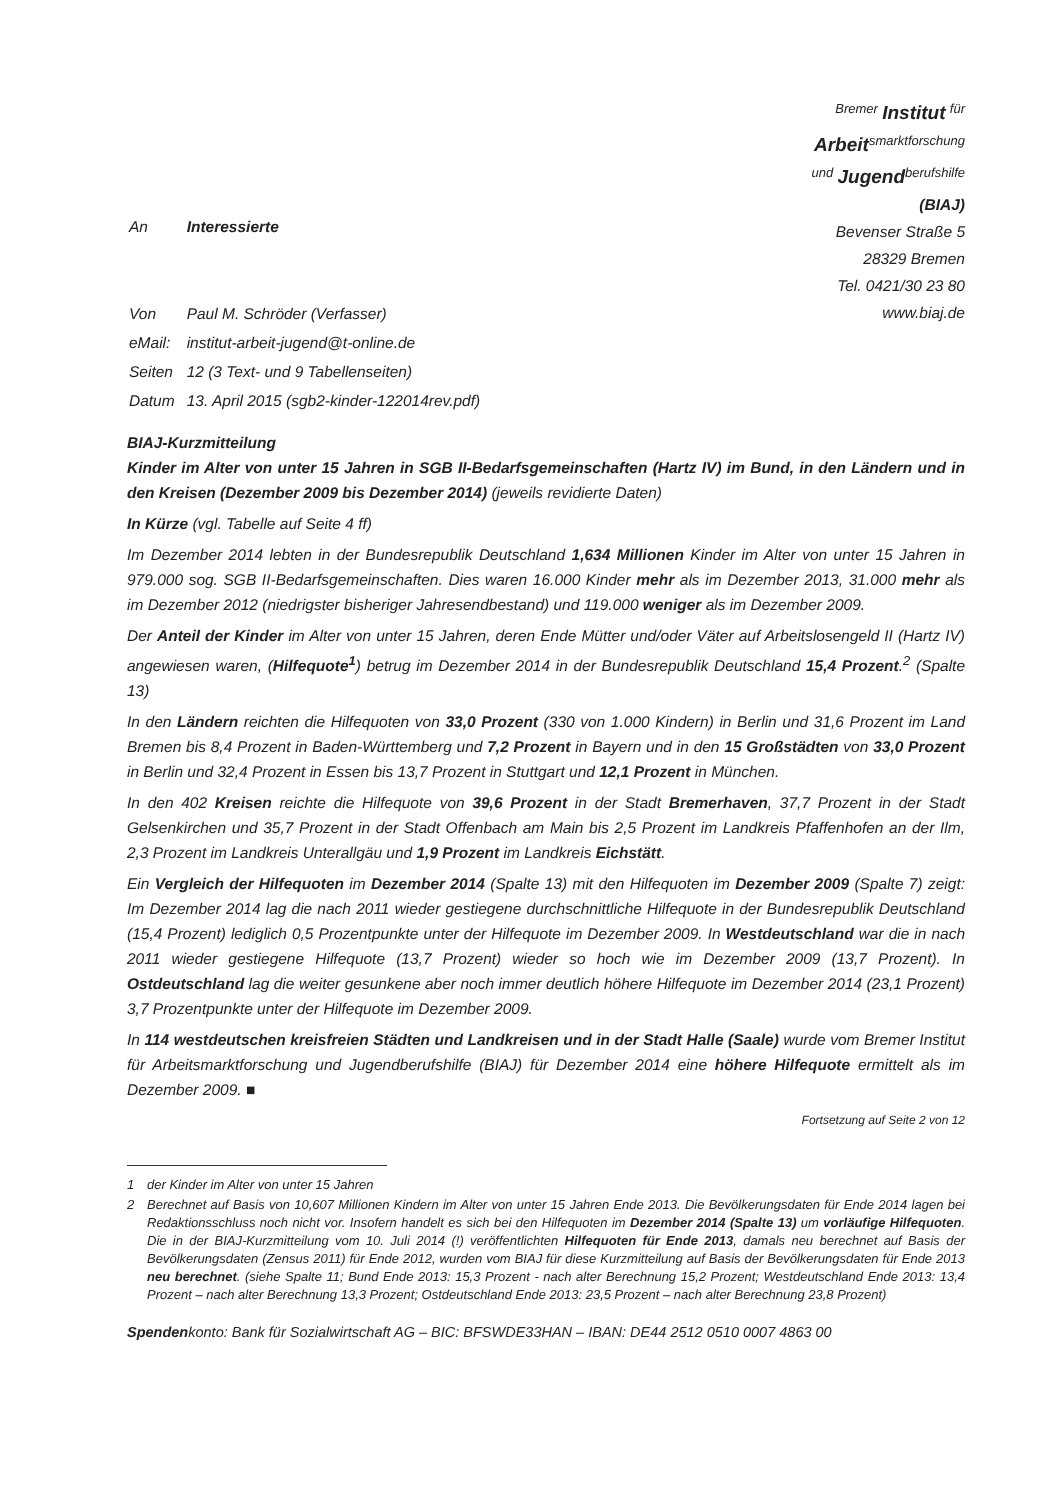| An | Interessierte |
| Von | Paul M. Schröder (Verfasser) |
| eMail: | institut-arbeit-jugend@t-online.de |
| Seiten | 12 (3 Text- und 9 Tabellenseiten) |
| Datum | 13. April 2015 (sgb2-kinder-122014rev.pdf) |
<sup>Bremer</sup> Institut <sup>für</sup>
Arbeit<sup>smarktforschung</sup>
<sup>und</sup> Jugend<sup>berufshilfe</sup>
(BIAJ)
Bevenser Straße 5
28329 Bremen
Tel. 0421/30 23 80
www.biaj.de
BIAJ-Kurzmitteilung
Kinder im Alter von unter 15 Jahren in SGB II-Bedarfsgemeinschaften (Hartz IV) im Bund, in den Ländern und in den Kreisen (Dezember 2009 bis Dezember 2014) (jeweils revidierte Daten)
In Kürze (vgl. Tabelle auf Seite 4 ff)
Im Dezember 2014 lebten in der Bundesrepublik Deutschland 1,634 Millionen Kinder im Alter von unter 15 Jahren in 979.000 sog. SGB II-Bedarfsgemeinschaften. Dies waren 16.000 Kinder mehr als im Dezember 2013, 31.000 mehr als im Dezember 2012 (niedrigster bisheriger Jahresendbestand) und 119.000 weniger als im Dezember 2009.
Der Anteil der Kinder im Alter von unter 15 Jahren, deren Ende Mütter und/oder Väter auf Arbeitslosengeld II (Hartz IV) angewiesen waren, (Hilfequote<sup>1</sup>) betrug im Dezember 2014 in der Bundesrepublik Deutschland 15,4 Prozent.<sup>2</sup> (Spalte 13)
In den Ländern reichten die Hilfequoten von 33,0 Prozent (330 von 1.000 Kindern) in Berlin und 31,6 Prozent im Land Bremen bis 8,4 Prozent in Baden-Württemberg und 7,2 Prozent in Bayern und in den 15 Großstädten von 33,0 Prozent in Berlin und 32,4 Prozent in Essen bis 13,7 Prozent in Stuttgart und 12,1 Prozent in München.
In den 402 Kreisen reichte die Hilfequote von 39,6 Prozent in der Stadt Bremerhaven, 37,7 Prozent in der Stadt Gelsenkirchen und 35,7 Prozent in der Stadt Offenbach am Main bis 2,5 Prozent im Landkreis Pfaffenhofen an der Ilm, 2,3 Prozent im Landkreis Unterallgäu und 1,9 Prozent im Landkreis Eichstätt.
Ein Vergleich der Hilfequoten im Dezember 2014 (Spalte 13) mit den Hilfequoten im Dezember 2009 (Spalte 7) zeigt: Im Dezember 2014 lag die nach 2011 wieder gestiegene durchschnittliche Hilfequote in der Bundesrepublik Deutschland (15,4 Prozent) lediglich 0,5 Prozentpunkte unter der Hilfequote im Dezember 2009. In Westdeutschland war die in nach 2011 wieder gestiegene Hilfequote (13,7 Prozent) wieder so hoch wie im Dezember 2009 (13,7 Prozent). In Ostdeutschland lag die weiter gesunkene aber noch immer deutlich höhere Hilfequote im Dezember 2014 (23,1 Prozent) 3,7 Prozentpunkte unter der Hilfequote im Dezember 2009.
In 114 westdeutschen kreisfreien Städten und Landkreisen und in der Stadt Halle (Saale) wurde vom Bremer Institut für Arbeitsmarktforschung und Jugendberufshilfe (BIAJ) für Dezember 2014 eine höhere Hilfequote ermittelt als im Dezember 2009. ■
Fortsetzung auf Seite 2 von 12
1 der Kinder im Alter von unter 15 Jahren
2 Berechnet auf Basis von 10,607 Millionen Kindern im Alter von unter 15 Jahren Ende 2013. Die Bevölkerungsdaten für Ende 2014 lagen bei Redaktionsschluss noch nicht vor. Insofern handelt es sich bei den Hilfequoten im Dezember 2014 (Spalte 13) um vorläufige Hilfequoten. Die in der BIAJ-Kurzmitteilung vom 10. Juli 2014 (!) veröffentlichten Hilfequoten für Ende 2013, damals neu berechnet auf Basis der Bevölkerungsdaten (Zensus 2011) für Ende 2012, wurden vom BIAJ für diese Kurzmitteilung auf Basis der Bevölkerungsdaten für Ende 2013 neu berechnet. (siehe Spalte 11; Bund Ende 2013: 15,3 Prozent - nach alter Berechnung 15,2 Prozent; Westdeutschland Ende 2013: 13,4 Prozent – nach alter Berechnung 13,3 Prozent; Ostdeutschland Ende 2013: 23,5 Prozent – nach alter Berechnung 23,8 Prozent)
Spendenkonto: Bank für Sozialwirtschaft AG – BIC: BFSWDE33HAN – IBAN: DE44 2512 0510 0007 4863 00